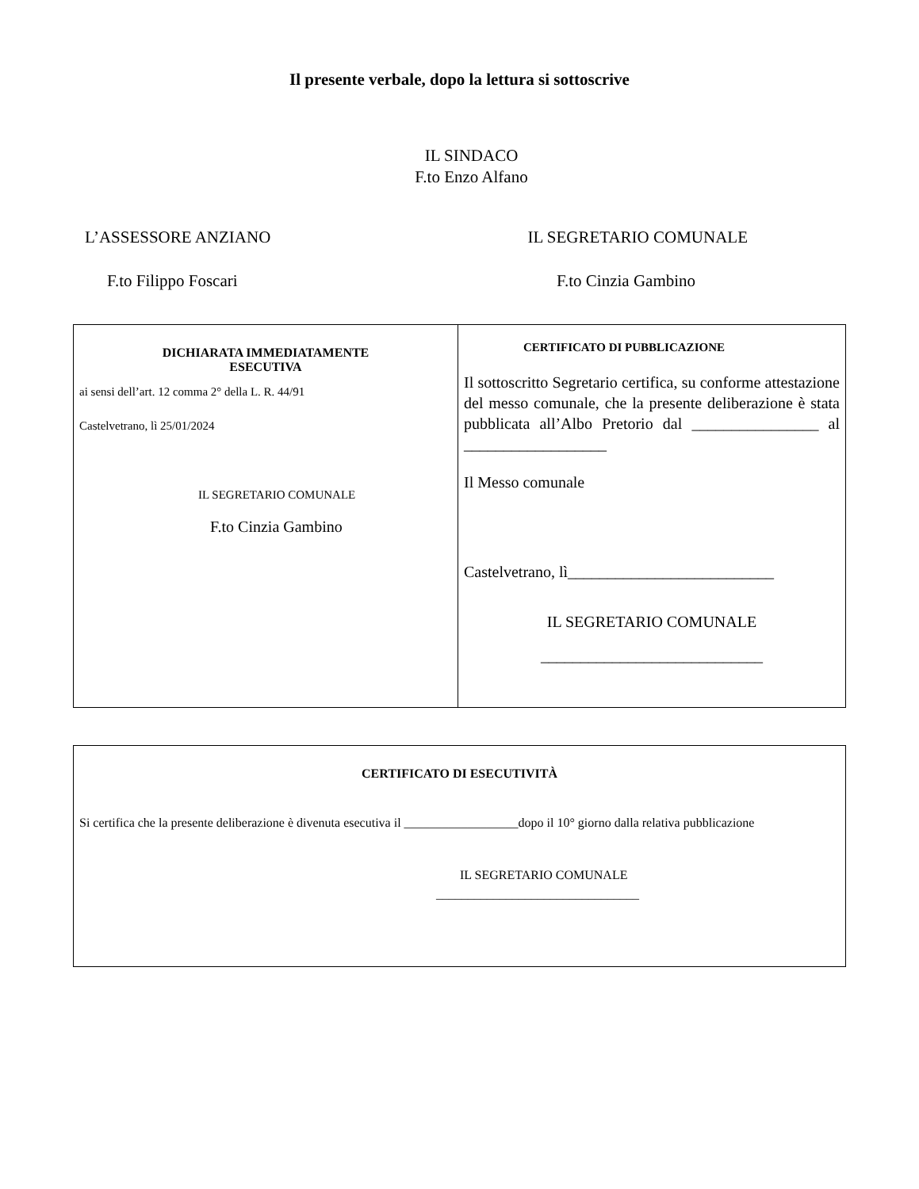Il presente verbale, dopo la lettura si sottoscrive
IL SINDACO
F.to Enzo Alfano
L’ASSESSORE ANZIANO IL SEGRETARIO COMUNALE
F.to Filippo Foscari F.to Cinzia Gambino
| DICHIARATA IMMEDIATAMENTE ESECUTIVA ai sensi dell’art. 12 comma 2° della L. R. 44/91 Castelvetrano, lì 25/01/2024 IL SEGRETARIO COMUNALE F.to Cinzia Gambino | CERTIFICATO DI PUBBLICAZIONE Il sottoscritto Segretario certifica, su conforme attestazione del messo comunale, che la presente deliberazione è stata pubblicata all’Albo Pretorio dal ________________ al __________________ Il Messo comunale Castelvetrano, lì__________________________ IL SEGRETARIO COMUNALE ____________________________ |
| CERTIFICATO DI ESECUTIVITÀ Si certifica che la presente deliberazione è divenuta esecutiva il __________________dopo il 10° giorno dalla relativa pubblicazione IL SEGRETARIO COMUNALE ________________________________ |